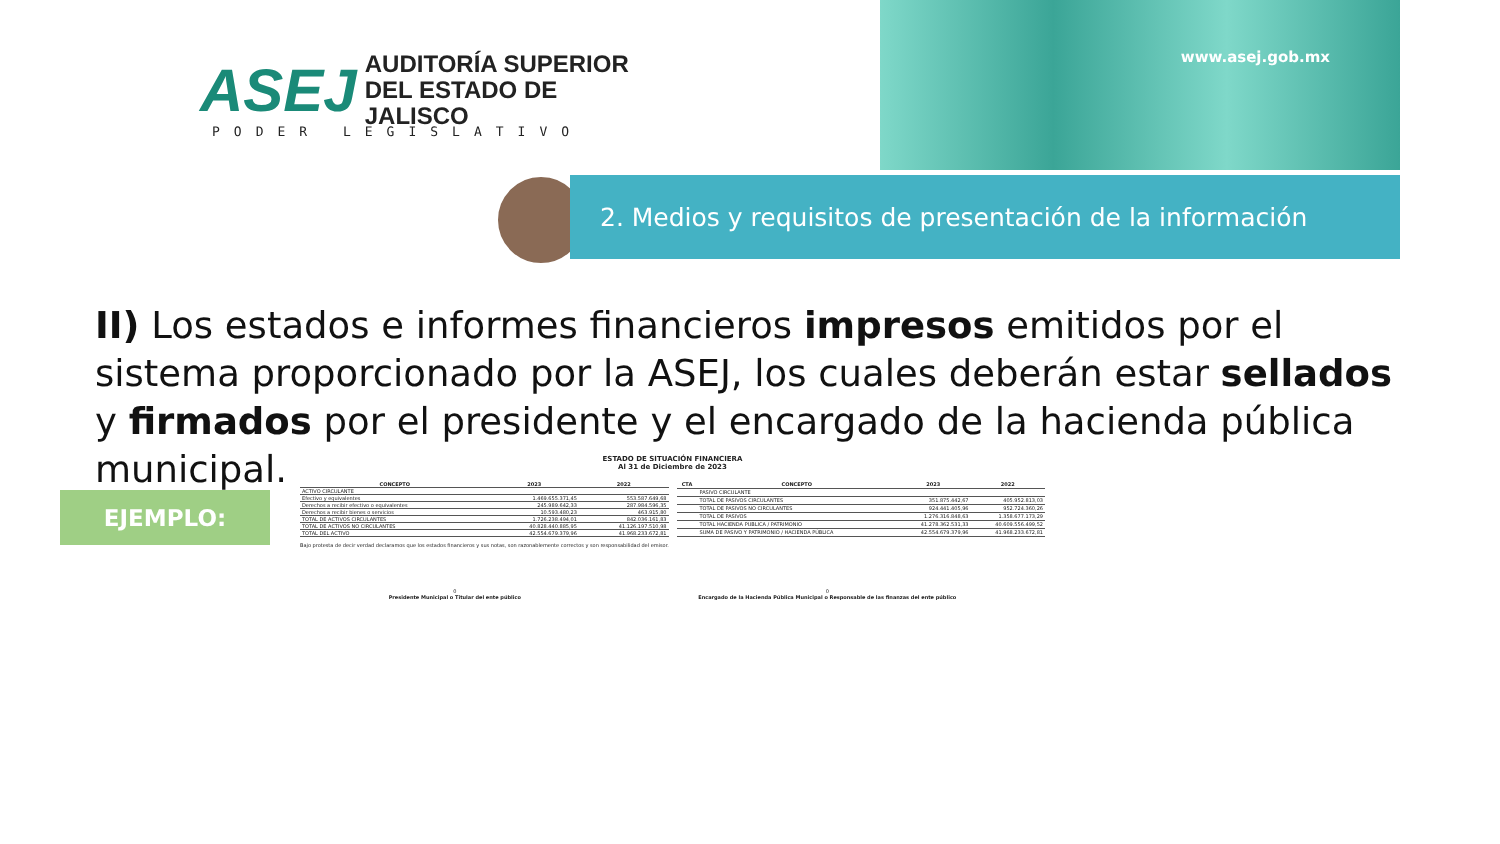ASEJ
AUDITORÍA SUPERIOR
DEL ESTADO DE JALISCO
PODER LEGISLATIVO
www.asej.gob.mx
2. Medios y requisitos de presentación de la información
II) Los estados e informes financieros impresos emitidos por el sistema proporcionado por la ASEJ, los cuales deberán estar sellados y firmados por el presidente y el encargado de la hacienda pública municipal.
EJEMPLO:
ESTADO DE SITUACIÓN FINANCIERA
Al 31 de Diciembre de 2023
| CONCEPTO | 2023 | 2022 |
| --- | --- | --- |
| ACTIVO CIRCULANTE | | |
| Efectivo y equivalentes | 1.469.655.371,45 | 553.587.649,68 |
| Derechos a recibir efectivo o equivalentes | 245.989.642,33 | 287.984.596,35 |
| Derechos a recibir bienes o servicios | 10.593.480,23 | 463.915,80 |
| TOTAL DE ACTIVOS CIRCULANTES | 1.726.238.494,01 | 842.036.161,83 |
| TOTAL DE ACTIVOS NO CIRCULANTES | 40.828.440.885,95 | 41.126.197.510,98 |
| TOTAL DEL ACTIVO | 42.554.679.379,96 | 41.968.233.672,81 |
| CTA | CONCEPTO | 2023 | 2022 |
| --- | --- | --- | --- |
| | PASIVO CIRCULANTE | | |
| | TOTAL DE PASIVOS CIRCULANTES | 351.875.442,67 | 405.952.813,03 |
| | TOTAL DE PASIVOS NO CIRCULANTES | 924.441.405,96 | 952.724.360,26 |
| | TOTAL DE PASIVOS | 1.276.316.848,63 | 1.358.677.173,29 |
| | TOTAL HACIENDA PUBLICA / PATRIMONIO | 41.278.362.531,33 | 40.609.556.499,52 |
| | SUMA DE PASIVO Y PATRIMONIO / HACIENDA PÚBLICA | 42.554.679.379,96 | 41.968.233.672,81 |
Bajo protesta de decir verdad declaramos que los estados financieros y sus notas, son razonablemente correctos y son responsabilidad del emisor.
0
Presidente Municipal o Titular del ente público
0
Encargado de la Hacienda Pública Municipal o Responsable de las finanzas del ente público